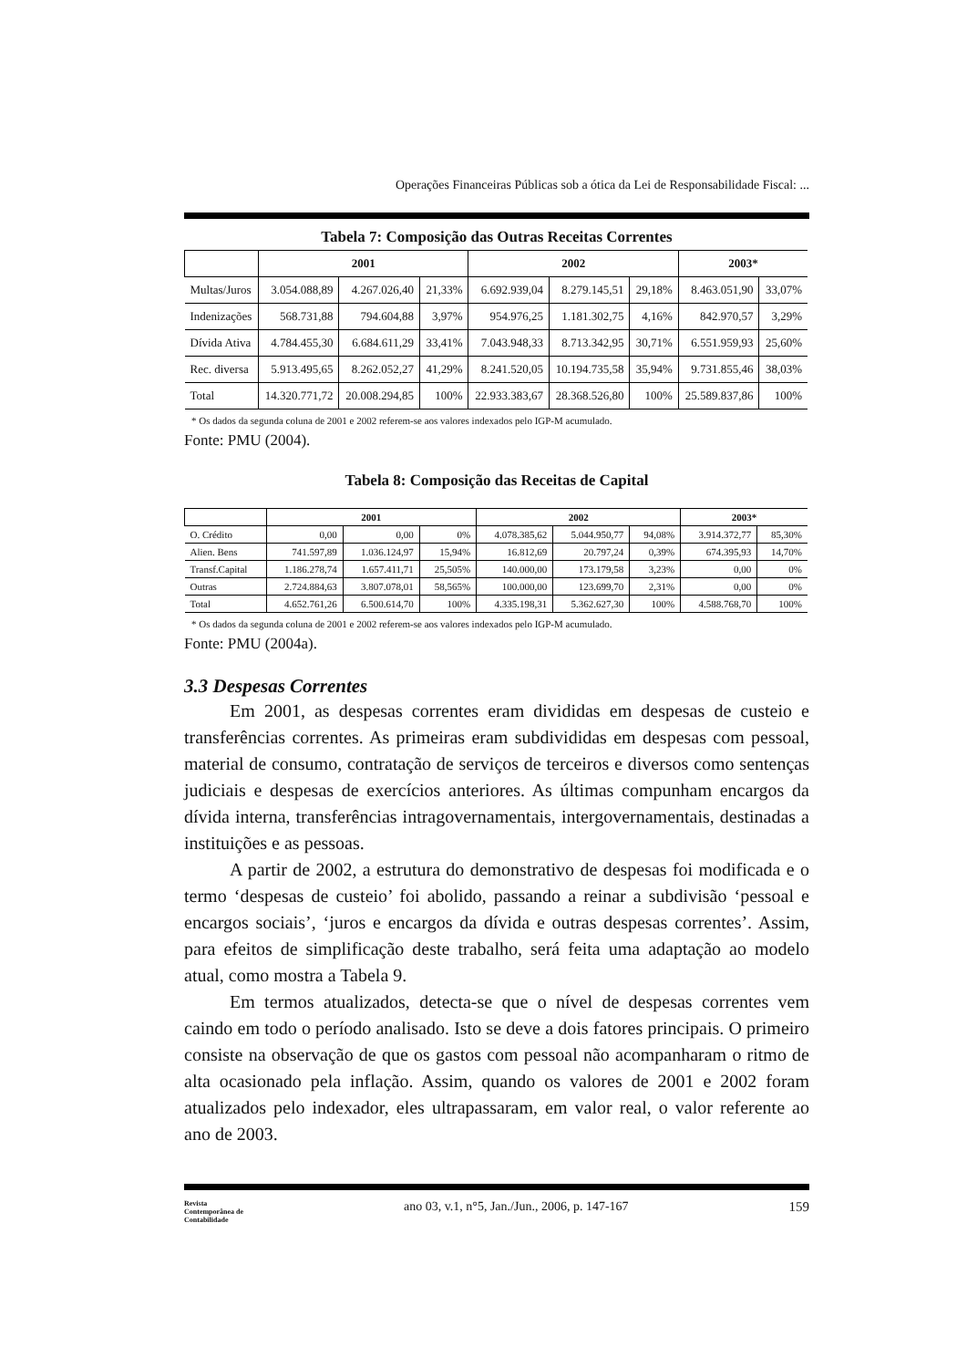Operações Financeiras Públicas sob a ótica da Lei de Responsabilidade Fiscal: ...
Tabela 7: Composição das Outras Receitas Correntes
| | 2001 | | | 2002 | | | 2003* | |
| --- | --- | --- | --- | --- | --- | --- | --- | --- |
| Multas/Juros | 3.054.088,89 | 4.267.026,40 | 21,33% | 6.692.939,04 | 8.279.145,51 | 29,18% | 8.463.051,90 | 33,07% |
| Indenizações | 568.731,88 | 794.604,88 | 3,97% | 954.976,25 | 1.181.302,75 | 4,16% | 842.970,57 | 3,29% |
| Dívida Ativa | 4.784.455,30 | 6.684.611,29 | 33,41% | 7.043.948,33 | 8.713.342,95 | 30,71% | 6.551.959,93 | 25,60% |
| Rec. diversa | 5.913.495,65 | 8.262.052,27 | 41,29% | 8.241.520,05 | 10.194.735,58 | 35,94% | 9.731.855,46 | 38,03% |
| Total | 14.320.771,72 | 20.008.294,85 | 100% | 22.933.383,67 | 28.368.526,80 | 100% | 25.589.837,86 | 100% |
* Os dados da segunda coluna de 2001 e 2002 referem-se aos valores indexados pelo IGP-M acumulado.
Fonte: PMU (2004).
Tabela 8: Composição das Receitas de Capital
| | 2001 | | | 2002 | | | 2003* | |
| --- | --- | --- | --- | --- | --- | --- | --- | --- |
| O. Crédito | 0,00 | 0,00 | 0% | 4.078.385,62 | 5.044.950,77 | 94,08% | 3.914.372,77 | 85,30% |
| Alien. Bens | 741.597,89 | 1.036.124,97 | 15,94% | 16.812,69 | 20.797,24 | 0,39% | 674.395,93 | 14,70% |
| Transf.Capital | 1.186.278,74 | 1.657.411,71 | 25,505% | 140.000,00 | 173.179,58 | 3,23% | 0,00 | 0% |
| Outras | 2.724.884,63 | 3.807.078,01 | 58,565% | 100.000,00 | 123.699,70 | 2,31% | 0,00 | 0% |
| Total | 4.652.761,26 | 6.500.614,70 | 100% | 4.335.198,31 | 5.362.627,30 | 100% | 4.588.768,70 | 100% |
* Os dados da segunda coluna de 2001 e 2002 referem-se aos valores indexados pelo IGP-M acumulado.
Fonte: PMU (2004a).
3.3 Despesas Correntes
Em 2001, as despesas correntes eram divididas em despesas de custeio e transferências correntes. As primeiras eram subdivididas em despesas com pessoal, material de consumo, contratação de serviços de terceiros e diversos como sentenças judiciais e despesas de exercícios anteriores. As últimas compunham encargos da dívida interna, transferências intragovernamentais, intergovernamentais, destinadas a instituições e as pessoas.
A partir de 2002, a estrutura do demonstrativo de despesas foi modificada e o termo ‘despesas de custeio’ foi abolido, passando a reinar a subdivisão ‘pessoal e encargos sociais’, ‘juros e encargos da dívida e outras despesas correntes’. Assim, para efeitos de simplificação deste trabalho, será feita uma adaptação ao modelo atual, como mostra a Tabela 9.
Em termos atualizados, detecta-se que o nível de despesas correntes vem caindo em todo o período analisado. Isto se deve a dois fatores principais. O primeiro consiste na observação de que os gastos com pessoal não acompanharam o ritmo de alta ocasionado pela inflação. Assim, quando os valores de 2001 e 2002 foram atualizados pelo indexador, eles ultrapassaram, em valor real, o valor referente ao ano de 2003.
Revista
Contemporânea de
Contabilidade
ano 03, v.1, n°5, Jan./Jun., 2006, p. 147-167
159